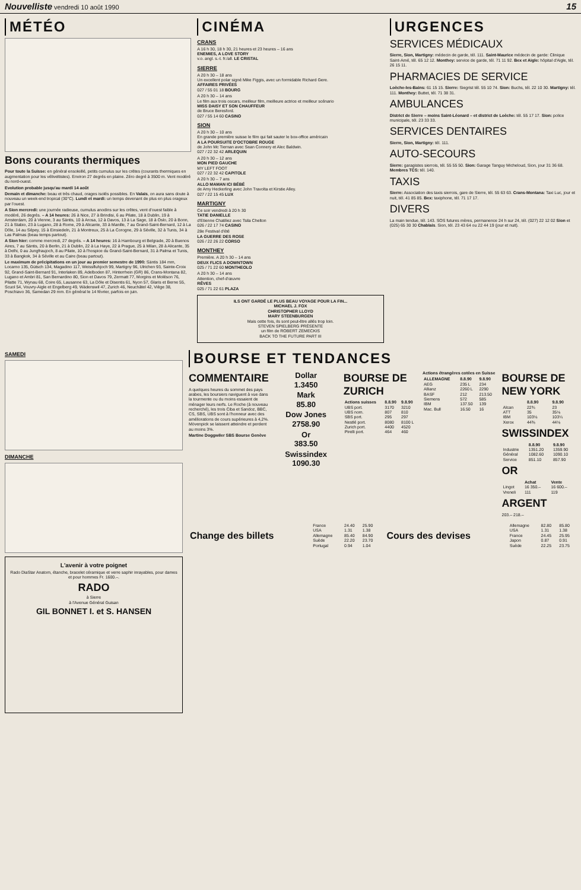Nouvelliste vendredi 10 août 1990 15
MÉTÉO
Bons courants thermiques
Pour toute la Suisse: en général ensoleillé, petits cumulus sur les crêtes (courants thermiques en augmentation pour les véliveltistes). Environ 27 degrés en plaine. Zéro degré à 3500 m. Vent modéré du nord-ouest.
Evolution probable jusqu'au mardi 14 août
Demain et dimanche: beau et très chaud, orages isolés possibles. En Valais, on aura sans doute à nouveau un week-end tropical (30°C). Lundi et mardi: un temps devenant de plus en plus orageux par l'ouest.
A Sion mercredi: une journée radieuse, cumulus anodins sur les crêtes, vent d'ouest faible à modéré, 26 degrés. – A 14 heures: 26 à Nice, 27 à Brindisi, 6 au Pilate, 18 à Dublin, 19 à Amsterdam, 20 à Vienne, 3 au Säntis, 10 à Arosa, 12 à Davos, 13 à La Sage, 18 à Oslo, 20 à Bonn, 21 à Stabio, 23 à Lugano, 28 à Rome, 29 à Alicante, 33 à Manille, 7 au Grand-Saint-Bernard, 12 à La Dôle, 14 au Sépey, 15 à Einsiedeln, 21 à Montreux, 25 à La Corogne, 29 à Séville, 32 à Tunis, 34 à Las Palmas (beau temps partout).
A Sion hier: comme mercredi, 27 degrés. – A 14 heures: 16 à Hambourg et Belgrade, 20 à Buenos Aires, 7 au Säntis, 20 à Berlin, 21 à Dublin, 22 à La Haye, 22 à Prague, 25 à Milan, 28 à Alicante, 35 à Delhi, 0 au Jungfraujoch, 8 au Pilate, 10 à l'hospice du Grand-Saint-Bernard, 31 à Palma et Tunis, 33 à Bangkok, 34 à Séville et au Caire (beau partout).
Le maximum de précipitations en un jour au premier semestre de 1990: Säntis 184 mm, Locarno 135, Gütsch 134, Magadino 117, Weissfluhjoch 99, Martigny 96, Ulrichen 93, Sainte-Croix 92, Grand-Saint-Bernard 91, Interlaken 89, Adelboden 87, Hinterrhein (GR) 86, Crans-Montana 82, Lugano et Ambri 81, San Bernardino 80, Sion et Davos 79, Zermatt 77, Morgins et Moléson 76, Pilatte 71, Wynau 68, Coire 65, Lausanne 63, La Dôle et Disentis 61, Nyon 57, Glaris et Berne 55, Scuol 54, Vouvry-Aigle et Engelberg 49, Wädenswil 47, Zurich 46, Neuchâtel 42, Viège 38, Poschiavo 36, Samedan 29 mm. En général le 14 février, parfois en juin.
CINÉMA
CRANS
A 16 h 30, 18 h 30, 21 heures et 23 heures – 16 ans
ENEMIES, A LOVE STORY
v.o. angl. s.-t. fr./all. LE CRISTAL
SIERRE
A 20 h 30 – 18 ans
Un excellent polar signé Mike Figgis, avec un formidable Richard Gere.
AFFAIRES PRIVÉES
027 / 55 01 18 BOURG
A 20 h 30 – 14 ans
Le film aux trois oscars, meilleur film, meilleure actrice et meilleur scénario
MISS DAISY ET SON CHAUFFEUR
de Bruce Beresford.
027 / 55 14 60 CASINO
SION
A 20 h 30 – 10 ans
En grande première suisse le film qui fait sauter le box-office américain
A LA POURSUITE D'OCTOBRE ROUGE
de John Mc Tiernan avec Sean Connery et Alec Baldwin.
027 / 22 32 42 ARLEQUIN
A 20 h 30 – 12 ans
MON PIED GAUCHE
MY LEFT FOOT
027 / 22 32 42 CAPITOLE
A 20 h 30 – 7 ans
ALLO MAMAN ICI BÉBÉ
de Amy Heckerling avec John Travolta et Kirstie Alley.
027 / 22 15 45 LUX
MARTIGNY
Ce soir vendredi à 20 h 30
TATIE DANIELLE
d'Etienne Chatiliez avec Tsila Chelton
026 / 22 17 74 CASINO
28e Festival d'été
LA GUERRE DES ROSE
026 / 22 26 22 CORSO
MONTHEY
Première. A 20 h 30 – 14 ans
DEUX FLICS A DOWNTOWN
025 / 71 22 60 MONTHEOLO
A 20 h 30 – 14 ans
Attention, chef-d'œuvre
RÊVES
025 / 71 22 61 PLAZA
ILS ONT GARDÉ LE PLUS BEAU VOYAGE POUR LA FIN...
MICHAEL J. FOX
CHRISTOPHER LLOYD
MARY STEENBURGEN
Mais cette fois, ils sont peut-être allés trop loin.
STEVEN SPIELBERG PRÉSENTE
un film de ROBERT ZEMECKIS
BACK TO THE FUTURE PART III
URGENCES
SERVICES MÉDICAUX
Sierre, Sion, Martigny: médecin de garde, tél. 111. Saint-Maurice médecin de garde: Clinique Saint-Amé, tél. 65 12 12. Monthey: service de garde, tél. 71 11 92. Bex et Aigle: hôpital d'Aigle, tél. 26 15 11.
PHARMACIES DE SERVICE
Loèche-les-Bains: 61 15 15. Sierre: Siegrist tél. 55 10 74. Sion: Buchs, tél. 22 10 30. Martigny: tél. 111. Monthey: Buttet, tél. 71 38 31.
AMBULANCES
District de Sierre – moins Saint-Léonard – et district de Loèche: tél. 55 17 17. Sion: police municipale, tél. 23 33 33.
SERVICES DENTAIRES
Sierre, Sion, Martigny: tél. 111.
AUTO-SECOURS
Sierre: garagistes sierrois, tél. 55 55 50. Sion: Garage Tanguy Micheloud, Sion, jour 31 36 68. Membres TCS: tél. 140.
TAXIS
Sierre: Association des taxis sierrois, gare de Sierre, tél. 55 63 63. Crans-Montana: Taxi Luc, jour et nuit, tél. 41 85 85. Bex: taxiphone, tél. 71 17 17.
DIVERS
La main tendue, tél. 143. SOS futures mères, permanence 24 h sur 24, tél. (027) 22 12 02 Sion et (025) 65 30 30 Chablais. Sion, tél. 23 43 64 ou 22 44 19 (jour et nuit).
SAMEDI
DIMANCHE
L'avenir à votre poignet
Rado DiaStar Anatom, étanche, bracelet céramique et verre saphir inrayables, pour dames et pour hommes Fr. 1600.–.
RADO
à Sierre
à l'Avenue Général Guisan
GIL BONNET I. et S. HANSEN
BOURSE ET TENDANCES
COMMENTAIRE
A quelques heures du sommet des pays arabes, les boursiers naviguent à vue dans la tourmente ou du moins essaient de ménager leurs nerfs. Le Roche (à nouveau recherché), les trois Ciba et Sandoz, BBC, CS, SBS, UBS sont à l'honneur avec des améliorations de cours supérieures à 4,2%. Mövenpick se laissent atteindre et perdent au moins 3%.
Martine Doggwiler SBS Bourse Genève
Dollar
1.3450
Mark
85.80
Dow Jones
2758.90
Or
383.50
Swissindex
1090.30
BOURSE DE ZURICH
| Actions suisses | 8.8.90 | 9.8.90 |
| --- | --- | --- |
| UBS port. | 3170 | 3210 |
| UBS nom. | 807 | 810 |
| SBS port. | 295 | 297 |
| Nestlé port. | 8080 | 8100 L |
| Zurich port. | 4400 | 4520 |
| Pirelli port. | 464 | 460 |
Actions étrangères cotées en Suisse
| ALLEMAGNE | 8.8.90 | 9.8.90 |
| --- | --- | --- |
| AEG | 235 L | 234 |
| Allianz | 2260 L | 2290 |
| BASF | 212 | 213.50 |
| Siemens | 572 | 585 |
| IBM | 137.50 | 139 |
| Mac. Bull | 16.50 | 16 |
BOURSE DE NEW YORK
| | 8.8.90 | 9.8.90 |
| --- | --- | --- |
| Alcan | 22¾ | 23 |
| ATT | 35 | 35⅛ |
| IBM | 103⅛ | 103¼ |
| Xerox | 44⅜ | 44⅛ |
SWISSINDEX
| | 8.8.90 | 9.8.90 |
| --- | --- | --- |
| Industrie | 1351.20 | 1359.90 |
| Général | 1082.60 | 1090.10 |
| Service | 851.10 | 857.90 |
OR
| | Achat | Vente |
| --- | --- | --- |
| Lingot | 16 350.– | 16 600.– |
| Vreneli | 111 | 119 |
ARGENT
203.– 218.–
| Change des billets | France | 24.40 | 25.90 |
| | USA | 1.31 | 1.38 |
| | Allemagne | 85.40 | 84.90 |
| | Suède | 22.20 | 23.70 |
| | Portugal | 0.94 | 1.04 |
| Cours des devises | Allemagne | 82.80 | 85.80 |
| | USA | 1.31 | 1.38 |
| | France | 24.45 | 25.95 |
| | Japon | 0.87 | 0.91 |
| | Suède | 22.25 | 23.75 |